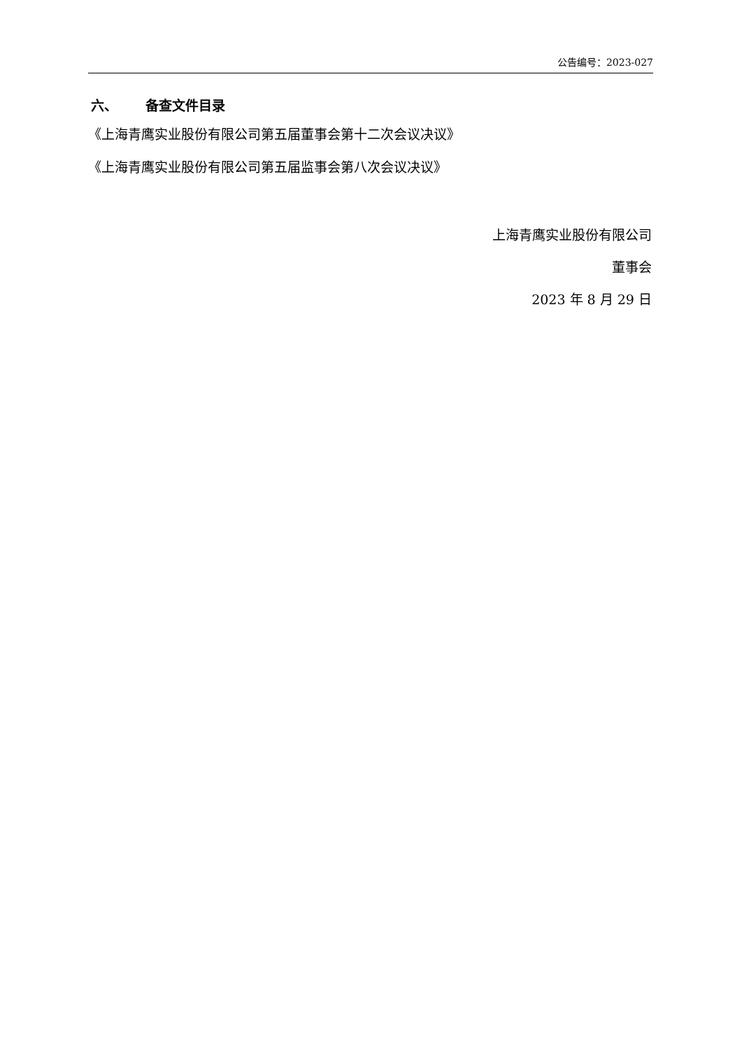公告编号：2023-027
六、 备查文件目录
《上海青鹰实业股份有限公司第五届董事会第十二次会议决议》
《上海青鹰实业股份有限公司第五届监事会第八次会议决议》
上海青鹰实业股份有限公司
董事会
2023 年 8 月 29 日